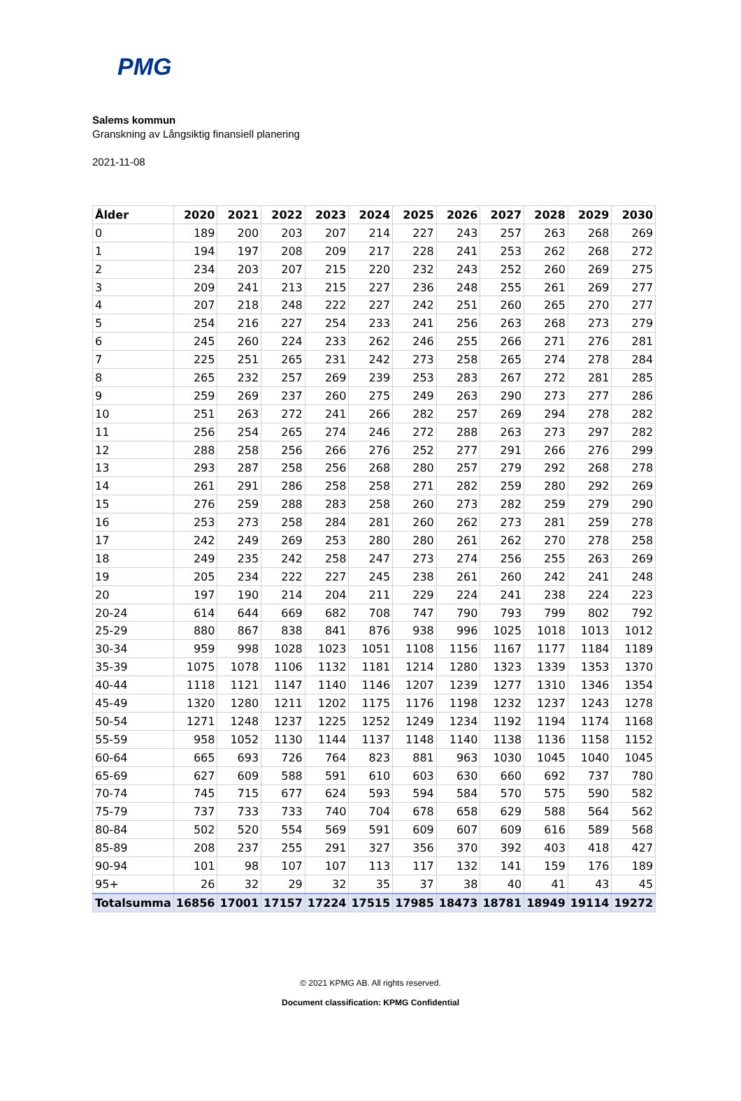PMG
Salems kommun
Granskning av Långsiktig finansiell planering
2021-11-08
| Ålder | 2020 | 2021 | 2022 | 2023 | 2024 | 2025 | 2026 | 2027 | 2028 | 2029 | 2030 |
| --- | --- | --- | --- | --- | --- | --- | --- | --- | --- | --- | --- |
| 0 | 189 | 200 | 203 | 207 | 214 | 227 | 243 | 257 | 263 | 268 | 269 |
| 1 | 194 | 197 | 208 | 209 | 217 | 228 | 241 | 253 | 262 | 268 | 272 |
| 2 | 234 | 203 | 207 | 215 | 220 | 232 | 243 | 252 | 260 | 269 | 275 |
| 3 | 209 | 241 | 213 | 215 | 227 | 236 | 248 | 255 | 261 | 269 | 277 |
| 4 | 207 | 218 | 248 | 222 | 227 | 242 | 251 | 260 | 265 | 270 | 277 |
| 5 | 254 | 216 | 227 | 254 | 233 | 241 | 256 | 263 | 268 | 273 | 279 |
| 6 | 245 | 260 | 224 | 233 | 262 | 246 | 255 | 266 | 271 | 276 | 281 |
| 7 | 225 | 251 | 265 | 231 | 242 | 273 | 258 | 265 | 274 | 278 | 284 |
| 8 | 265 | 232 | 257 | 269 | 239 | 253 | 283 | 267 | 272 | 281 | 285 |
| 9 | 259 | 269 | 237 | 260 | 275 | 249 | 263 | 290 | 273 | 277 | 286 |
| 10 | 251 | 263 | 272 | 241 | 266 | 282 | 257 | 269 | 294 | 278 | 282 |
| 11 | 256 | 254 | 265 | 274 | 246 | 272 | 288 | 263 | 273 | 297 | 282 |
| 12 | 288 | 258 | 256 | 266 | 276 | 252 | 277 | 291 | 266 | 276 | 299 |
| 13 | 293 | 287 | 258 | 256 | 268 | 280 | 257 | 279 | 292 | 268 | 278 |
| 14 | 261 | 291 | 286 | 258 | 258 | 271 | 282 | 259 | 280 | 292 | 269 |
| 15 | 276 | 259 | 288 | 283 | 258 | 260 | 273 | 282 | 259 | 279 | 290 |
| 16 | 253 | 273 | 258 | 284 | 281 | 260 | 262 | 273 | 281 | 259 | 278 |
| 17 | 242 | 249 | 269 | 253 | 280 | 280 | 261 | 262 | 270 | 278 | 258 |
| 18 | 249 | 235 | 242 | 258 | 247 | 273 | 274 | 256 | 255 | 263 | 269 |
| 19 | 205 | 234 | 222 | 227 | 245 | 238 | 261 | 260 | 242 | 241 | 248 |
| 20 | 197 | 190 | 214 | 204 | 211 | 229 | 224 | 241 | 238 | 224 | 223 |
| 20-24 | 614 | 644 | 669 | 682 | 708 | 747 | 790 | 793 | 799 | 802 | 792 |
| 25-29 | 880 | 867 | 838 | 841 | 876 | 938 | 996 | 1025 | 1018 | 1013 | 1012 |
| 30-34 | 959 | 998 | 1028 | 1023 | 1051 | 1108 | 1156 | 1167 | 1177 | 1184 | 1189 |
| 35-39 | 1075 | 1078 | 1106 | 1132 | 1181 | 1214 | 1280 | 1323 | 1339 | 1353 | 1370 |
| 40-44 | 1118 | 1121 | 1147 | 1140 | 1146 | 1207 | 1239 | 1277 | 1310 | 1346 | 1354 |
| 45-49 | 1320 | 1280 | 1211 | 1202 | 1175 | 1176 | 1198 | 1232 | 1237 | 1243 | 1278 |
| 50-54 | 1271 | 1248 | 1237 | 1225 | 1252 | 1249 | 1234 | 1192 | 1194 | 1174 | 1168 |
| 55-59 | 958 | 1052 | 1130 | 1144 | 1137 | 1148 | 1140 | 1138 | 1136 | 1158 | 1152 |
| 60-64 | 665 | 693 | 726 | 764 | 823 | 881 | 963 | 1030 | 1045 | 1040 | 1045 |
| 65-69 | 627 | 609 | 588 | 591 | 610 | 603 | 630 | 660 | 692 | 737 | 780 |
| 70-74 | 745 | 715 | 677 | 624 | 593 | 594 | 584 | 570 | 575 | 590 | 582 |
| 75-79 | 737 | 733 | 733 | 740 | 704 | 678 | 658 | 629 | 588 | 564 | 562 |
| 80-84 | 502 | 520 | 554 | 569 | 591 | 609 | 607 | 609 | 616 | 589 | 568 |
| 85-89 | 208 | 237 | 255 | 291 | 327 | 356 | 370 | 392 | 403 | 418 | 427 |
| 90-94 | 101 | 98 | 107 | 107 | 113 | 117 | 132 | 141 | 159 | 176 | 189 |
| 95+ | 26 | 32 | 29 | 32 | 35 | 37 | 38 | 40 | 41 | 43 | 45 |
| Totalsumma | 16856 | 17001 | 17157 | 17224 | 17515 | 17985 | 18473 | 18781 | 18949 | 19114 | 19272 |
© 2021 KPMG AB. All rights reserved.
Document classification: KPMG Confidential